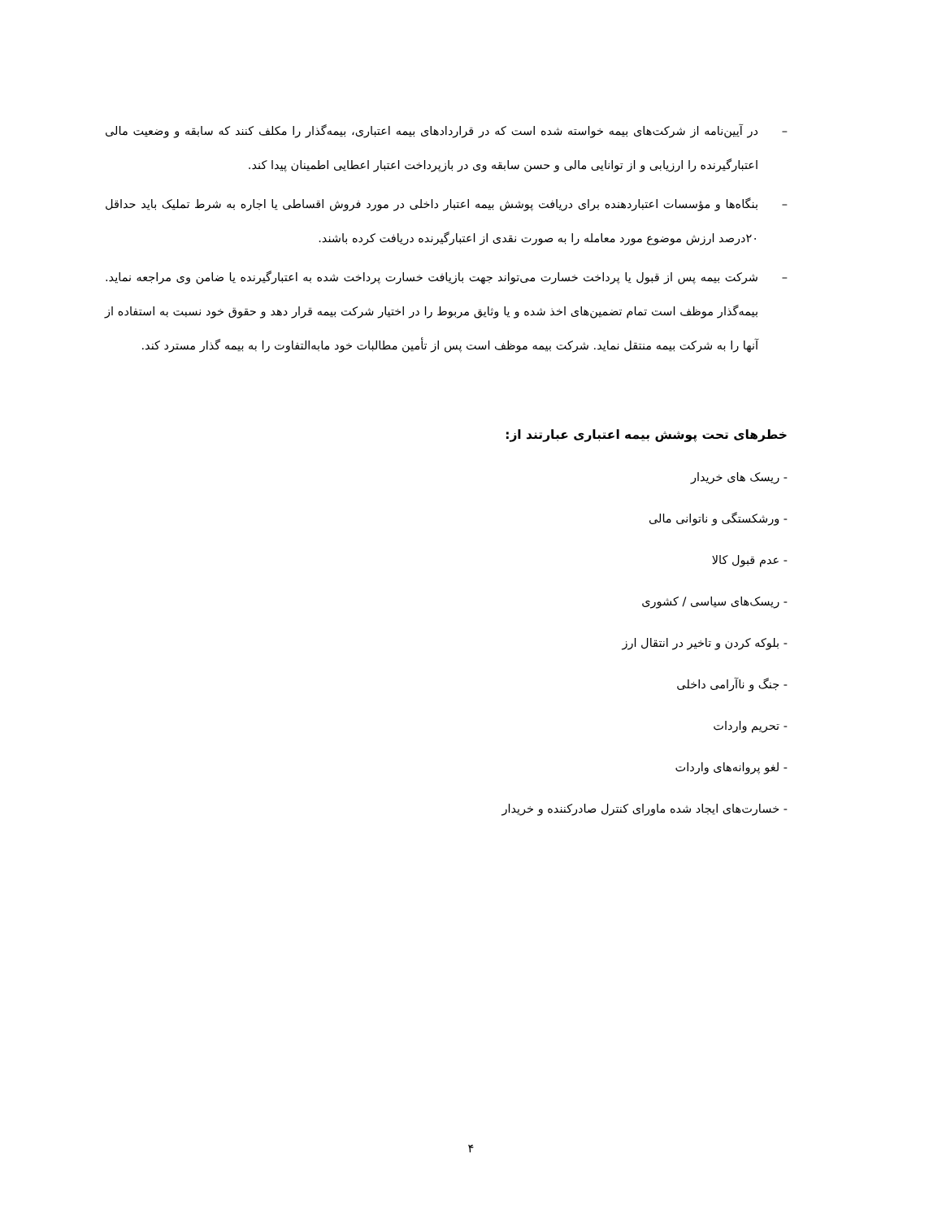– در آیین‌نامه از شرکت‌های بیمه خواسته شده است که در قراردادهای بیمه اعتباری، بیمه‌گذار را مکلف کنند که سابقه و وضعیت مالی اعتبارگیرنده را ارزیابی و از توانایی مالی و حسن سابقه وی در بازپرداخت اعتبار اعطایی اطمینان پیدا کند.
– بنگاه‌ها و مؤسسات اعتباردهنده برای دریافت پوشش بیمه اعتبار داخلی در مورد فروش اقساطی یا اجاره به شرط تملیک باید حداقل ۲۰درصد ارزش موضوع مورد معامله را به صورت نقدی از اعتبارگیرنده دریافت کرده باشند.
– شرکت بیمه پس از قبول یا پرداخت خسارت می‌تواند جهت بازیافت خسارت پرداخت شده به اعتبارگیرنده یا ضامن وی مراجعه نماید. بیمه‌گذار موظف است تمام تضمین‌های اخذ شده و یا وثایق مربوط را در اختیار شرکت بیمه قرار دهد و حقوق خود نسبت به استفاده از آنها را به شرکت بیمه منتقل نماید. شرکت بیمه موظف است پس از تأمین مطالبات خود مابه‌التفاوت را به بیمه گذار مسترد کند.
خطرهای تحت پوشش بیمه اعتباری عبارتند از:
- ریسک های خریدار
- ورشکستگی و ناتوانی مالی
- عدم قبول کالا
- ریسک‌های سیاسی / کشوری
- بلوکه کردن و تاخیر در انتقال ارز
- جنگ و ناآرامی داخلی
- تحریم واردات
- لغو پروانه‌های واردات
- خسارت‌های ایجاد شده ماورای کنترل صادرکننده و خریدار
۴